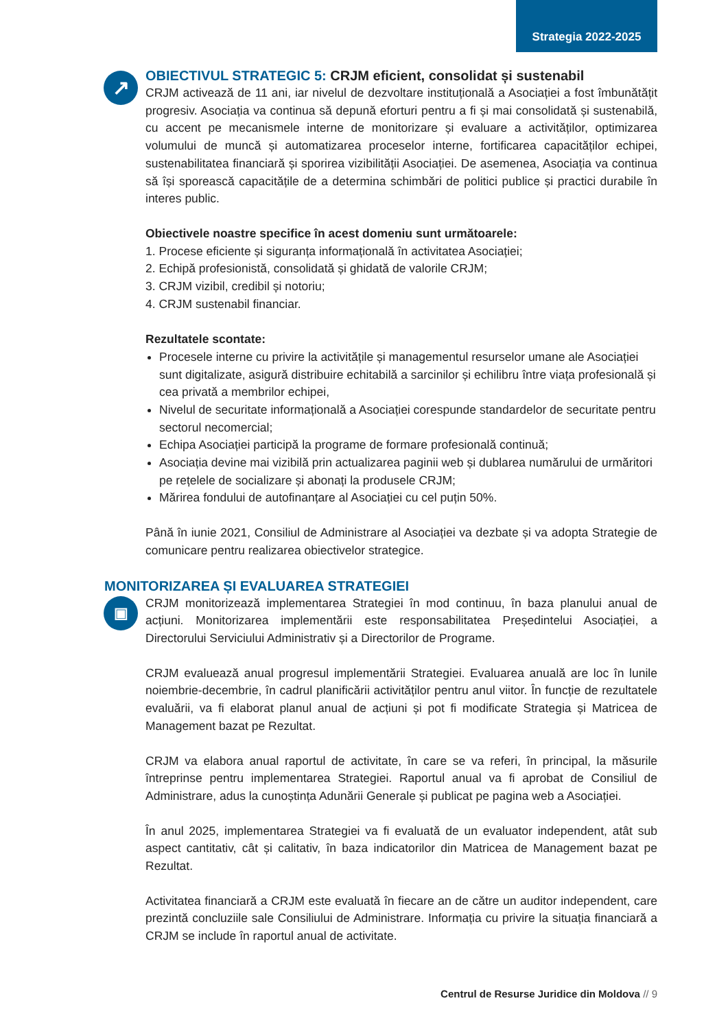Strategia 2022-2025
↗
▣
OBIECTIVUL STRATEGIC 5: CRJM eficient, consolidat și sustenabil
CRJM activează de 11 ani, iar nivelul de dezvoltare instituțională a Asociației a fost îmbunătățit progresiv. Asociația va continua să depună eforturi pentru a fi și mai consolidată și sustenabilă, cu accent pe mecanismele interne de monitorizare și evaluare a activităților, optimizarea volumului de muncă și automatizarea proceselor interne, fortificarea capacităților echipei, sustenabilitatea financiară și sporirea vizibilității Asociației. De asemenea, Asociația va continua să își sporească capacitățile de a determina schimbări de politici publice și practici durabile în interes public.
Obiectivele noastre specifice în acest domeniu sunt următoarele:
1. Procese eficiente și siguranța informațională în activitatea Asociației;
2. Echipă profesionistă, consolidată și ghidată de valorile CRJM;
3. CRJM vizibil, credibil și notoriu;
4. CRJM sustenabil financiar.
Rezultatele scontate:
Procesele interne cu privire la activitățile și managementul resurselor umane ale Asociației sunt digitalizate, asigură distribuire echitabilă a sarcinilor și echilibru între viața profesională și cea privată a membrilor echipei,
Nivelul de securitate informațională a Asociației corespunde standardelor de securitate pentru sectorul necomercial;
Echipa Asociației participă la programe de formare profesională continuă;
Asociația devine mai vizibilă prin actualizarea paginii web și dublarea numărului de urmăritori pe rețelele de socializare și abonați la produsele CRJM;
Mărirea fondului de autofinanțare al Asociației cu cel puțin 50%.
Până în iunie 2021, Consiliul de Administrare al Asociației va dezbate și va adopta Strategie de comunicare pentru realizarea obiectivelor strategice.
MONITORIZAREA ȘI EVALUAREA STRATEGIEI
CRJM monitorizează implementarea Strategiei în mod continuu, în baza planului anual de acțiuni. Monitorizarea implementării este responsabilitatea Președintelui Asociației, a Directorului Serviciului Administrativ și a Directorilor de Programe.
CRJM evaluează anual progresul implementării Strategiei. Evaluarea anuală are loc în lunile noiembrie-decembrie, în cadrul planificării activităților pentru anul viitor. În funcție de rezultatele evaluării, va fi elaborat planul anual de acțiuni și pot fi modificate Strategia și Matricea de Management bazat pe Rezultat.
CRJM va elabora anual raportul de activitate, în care se va referi, în principal, la măsurile întreprinse pentru implementarea Strategiei. Raportul anual va fi aprobat de Consiliul de Administrare, adus la cunoștința Adunării Generale și publicat pe pagina web a Asociației.
În anul 2025, implementarea Strategiei va fi evaluată de un evaluator independent, atât sub aspect cantitativ, cât și calitativ, în baza indicatorilor din Matricea de Management bazat pe Rezultat.
Activitatea financiară a CRJM este evaluată în fiecare an de către un auditor independent, care prezintă concluziile sale Consiliului de Administrare. Informația cu privire la situația financiară a CRJM se include în raportul anual de activitate.
Centrul de Resurse Juridice din Moldova // 9